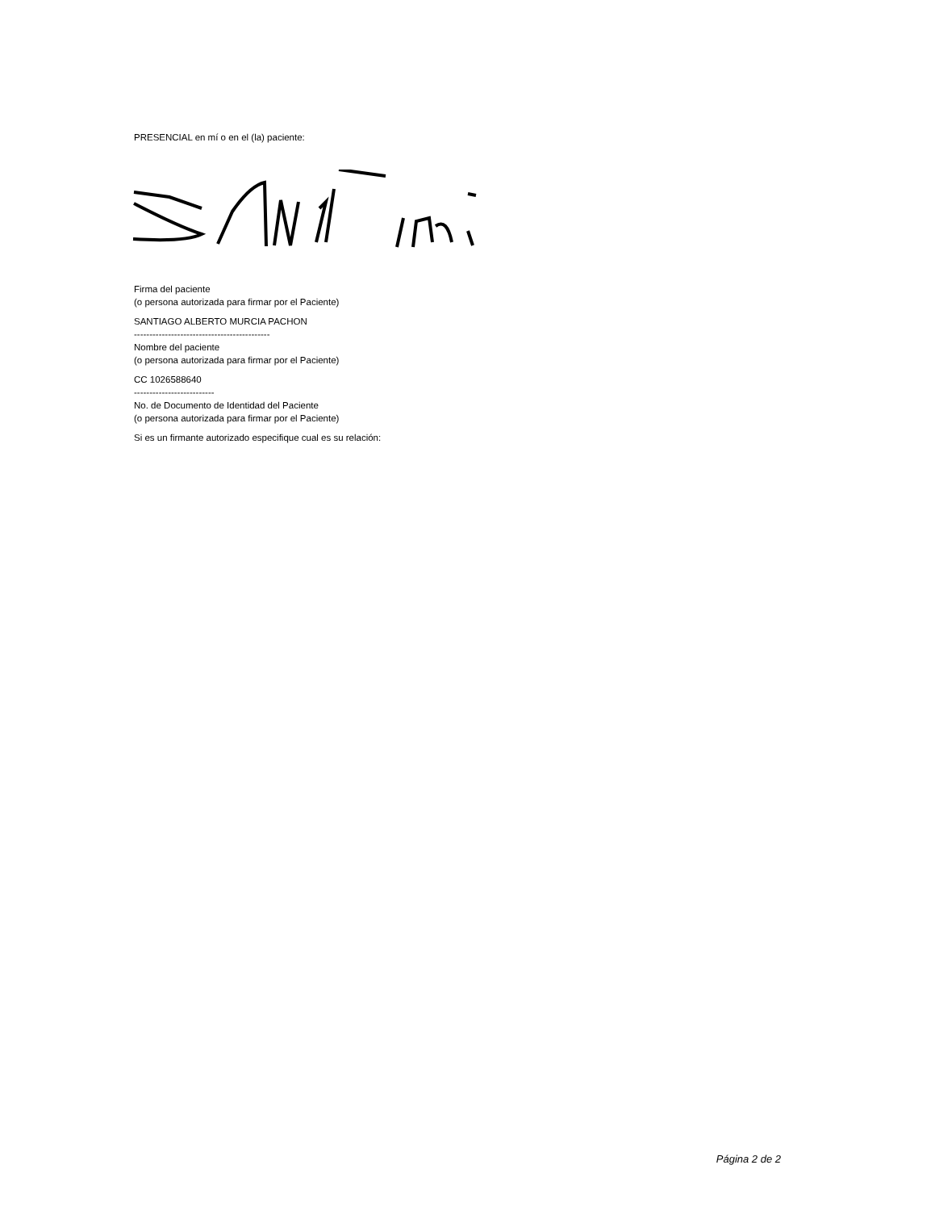PRESENCIAL en mí o en el (la) paciente:
Firma del paciente
(o persona autorizada para firmar por el Paciente)
SANTIAGO ALBERTO MURCIA PACHON
--------------------------------------------
Nombre del paciente
(o persona autorizada para firmar por el Paciente)
CC 1026588640
--------------------------
No. de Documento de Identidad del Paciente
(o persona autorizada para firmar por el Paciente)
Si es un firmante autorizado especifique cual es su relación:
Página 2 de 2